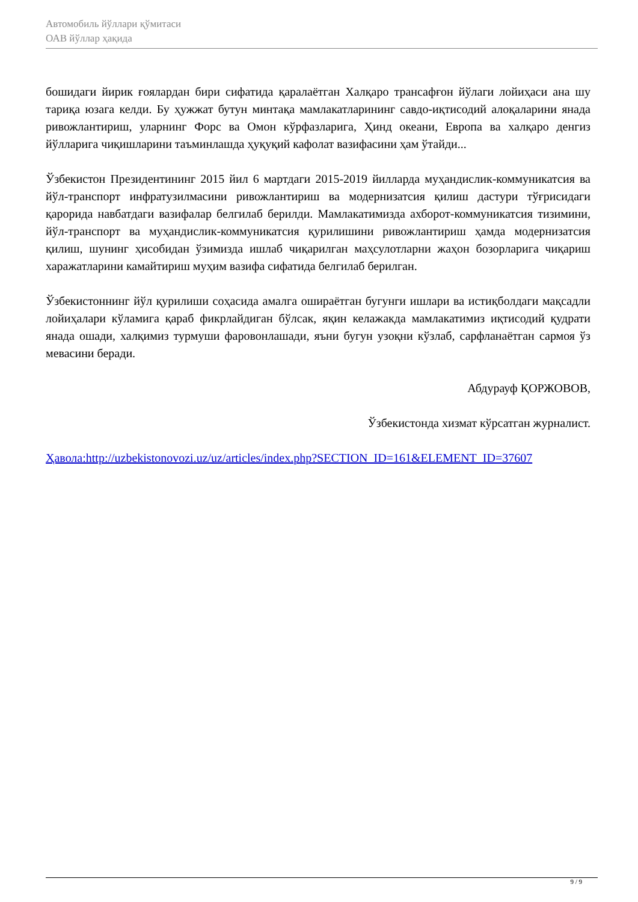Автомобиль йўллари қўмитаси
ОАВ йўллар ҳақида
бошидаги йирик ғоялардан бири сифатида қаралаётган Халқаро трансафғон йўлаги лойиҳаси ана шу тариқа юзага келди. Бу ҳужжат бутун минтақа мамлакатларининг савдо-иқтисодий алоқаларини янада ривожлантириш, уларнинг Форс ва Омон кўрфазларига, Ҳинд океани, Европа ва халқаро денгиз йўлларига чиқишларини таъминлашда ҳуқуқий кафолат вазифасини ҳам ўтайди...
Ўзбекистон Президентининг 2015 йил 6 мартдаги 2015-2019 йилларда муҳандислик-коммуникатсия ва йўл-транспорт инфратузилмасини ривожлантириш ва модернизатсия қилиш дастури тўғрисидаги қарорида навбатдаги вазифалар белгилаб берилди. Мамлакатимизда ахборот-коммуникатсия тизимини, йўл-транспорт ва муҳандислик-коммуникатсия қурилишини ривожлантириш ҳамда модернизатсия қилиш, шунинг ҳисобидан ўзимизда ишлаб чиқарилган маҳсулотларни жаҳон бозорларига чиқариш харажатларини камайтириш муҳим вазифа сифатида белгилаб берилган.
Ўзбекистоннинг йўл қурилиши соҳасида амалга ошираётган бугунги ишлари ва истиқболдаги мақсадли лойиҳалари кўламига қараб фикрлайдиган бўлсак, яқин келажакда мамлакатимиз иқтисодий қудрати янада ошади, халқимиз турмуши фаровонлашади, яъни бугун узоқни кўзлаб, сарфланаётган сармоя ўз мевасини беради.
Абдурауф ҚОРЖОВОВ,
Ўзбекистонда хизмат кўрсатган журналист.
Ҳавола:http://uzbekistonovozi.uz/uz/articles/index.php?SECTION_ID=161&ELEMENT_ID=37607
9 / 9